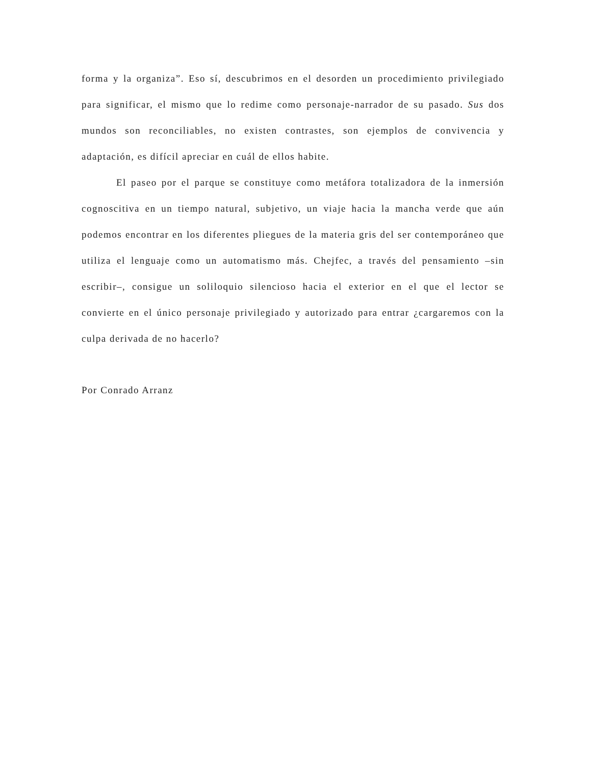forma y la organiza”. Eso sí, descubrimos en el desorden un procedimiento privilegiado para significar, el mismo que lo redime como personaje-narrador de su pasado. Sus dos mundos son reconciliables, no existen contrastes, son ejemplos de convivencia y adaptación, es difícil apreciar en cuál de ellos habite.
El paseo por el parque se constituye como metáfora totalizadora de la inmersión cognoscitiva en un tiempo natural, subjetivo, un viaje hacia la mancha verde que aún podemos encontrar en los diferentes pliegues de la materia gris del ser contemporáneo que utiliza el lenguaje como un automatismo más. Chejfec, a través del pensamiento –sin escribir–, consigue un soliloquio silencioso hacia el exterior en el que el lector se convierte en el único personaje privilegiado y autorizado para entrar ¿cargaremos con la culpa derivada de no hacerlo?
Por Conrado Arranz